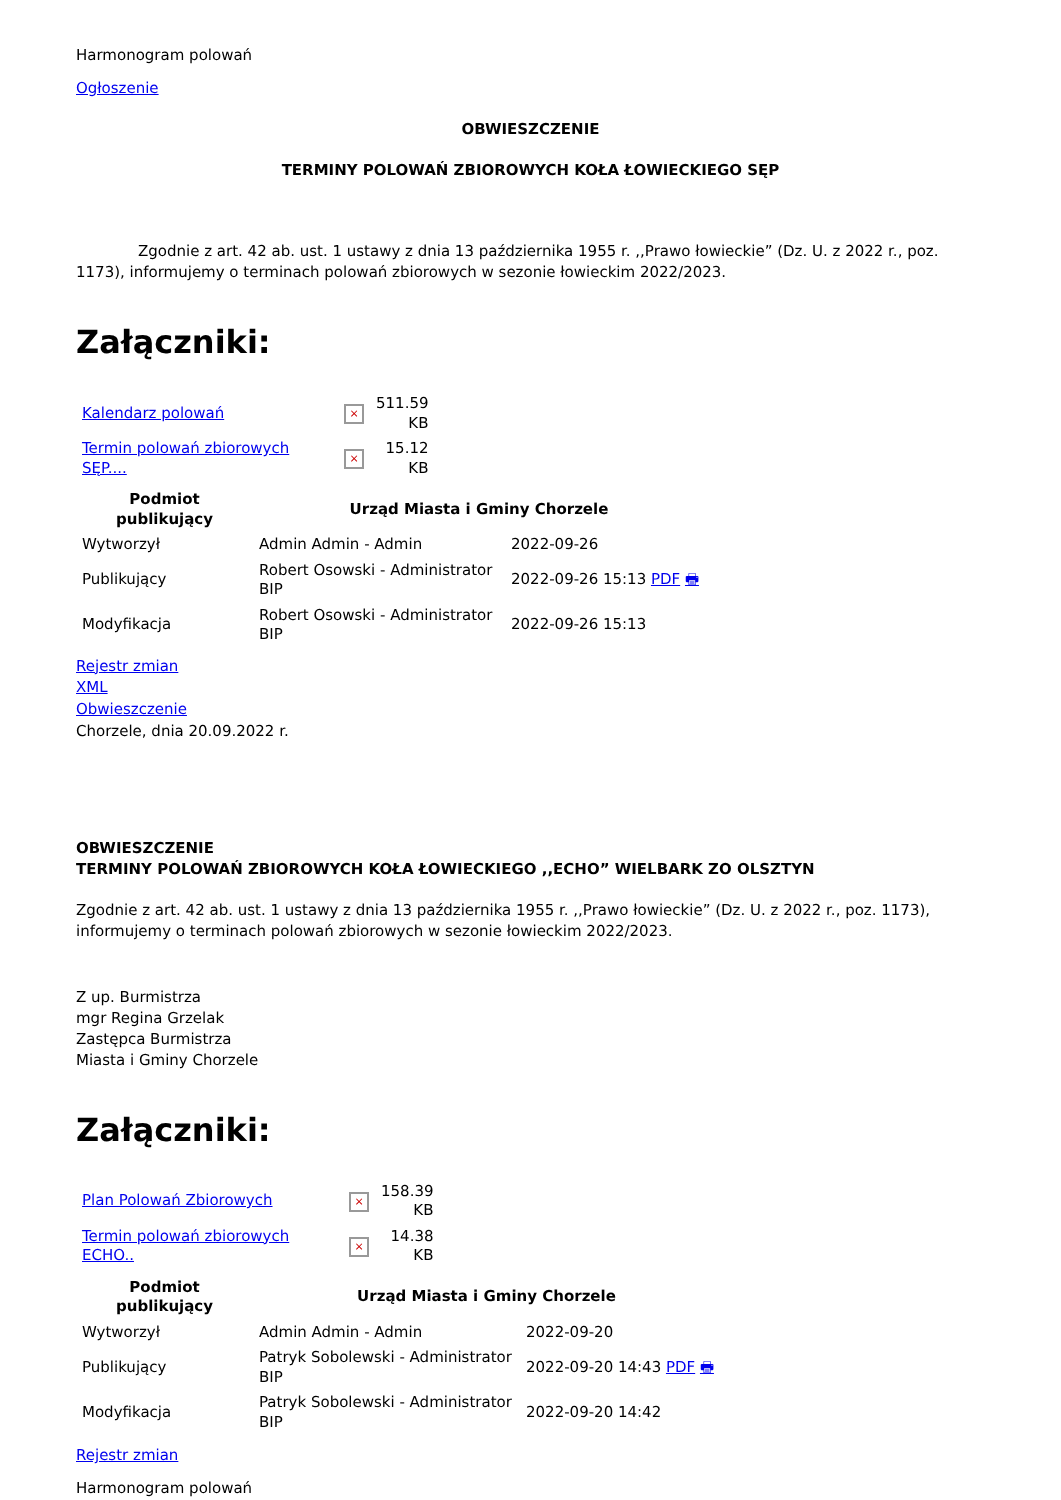Harmonogram polowań
Ogłoszenie
OBWIESZCZENIE
TERMINY POLOWAŃ ZBIOROWYCH KOŁA ŁOWIECKIEGO SĘP
Zgodnie z art. 42 ab. ust. 1 ustawy z dnia 13 października 1955 r. ,,Prawo łowieckie” (Dz. U. z 2022 r., poz. 1173), informujemy o terminach polowań zbiorowych w sezonie łowieckim 2022/2023.
Załączniki:
| Kalendarz polowań | × | 511.59 KB |
| Termin polowań zbiorowych SĘP.... | × | 15.12 KB |
| Podmiot publikujący | Urząd Miasta i Gminy Chorzele | |
| --- | --- | --- |
| Wytworzył | Admin Admin - Admin | 2022-09-26 |
| Publikujący | Robert Osowski - Administrator BIP | 2022-09-26 15:13 PDF 🖶 |
| Modyfikacja | Robert Osowski - Administrator BIP | 2022-09-26 15:13 |
Rejestr zmian
XML
Obwieszczenie
Chorzele, dnia 20.09.2022 r.
OBWIESZCZENIE
TERMINY POLOWAŃ ZBIOROWYCH KOŁA ŁOWIECKIEGO ,,ECHO” WIELBARK ZO OLSZTYN
Zgodnie z art. 42 ab. ust. 1 ustawy z dnia 13 października 1955 r. ,,Prawo łowieckie” (Dz. U. z 2022 r., poz. 1173), informujemy o terminach polowań zbiorowych w sezonie łowieckim 2022/2023.
Z up. Burmistrza
mgr Regina Grzelak
Zastępca Burmistrza
Miasta i Gminy Chorzele
Załączniki:
| Plan Polowań Zbiorowych | × | 158.39 KB |
| Termin polowań zbiorowych ECHO.. | × | 14.38 KB |
| Podmiot publikujący | Urząd Miasta i Gminy Chorzele | |
| --- | --- | --- |
| Wytworzył | Admin Admin - Admin | 2022-09-20 |
| Publikujący | Patryk Sobolewski - Administrator BIP | 2022-09-20 14:43 PDF 🖶 |
| Modyfikacja | Patryk Sobolewski - Administrator BIP | 2022-09-20 14:42 |
Rejestr zmian
Harmonogram polowań